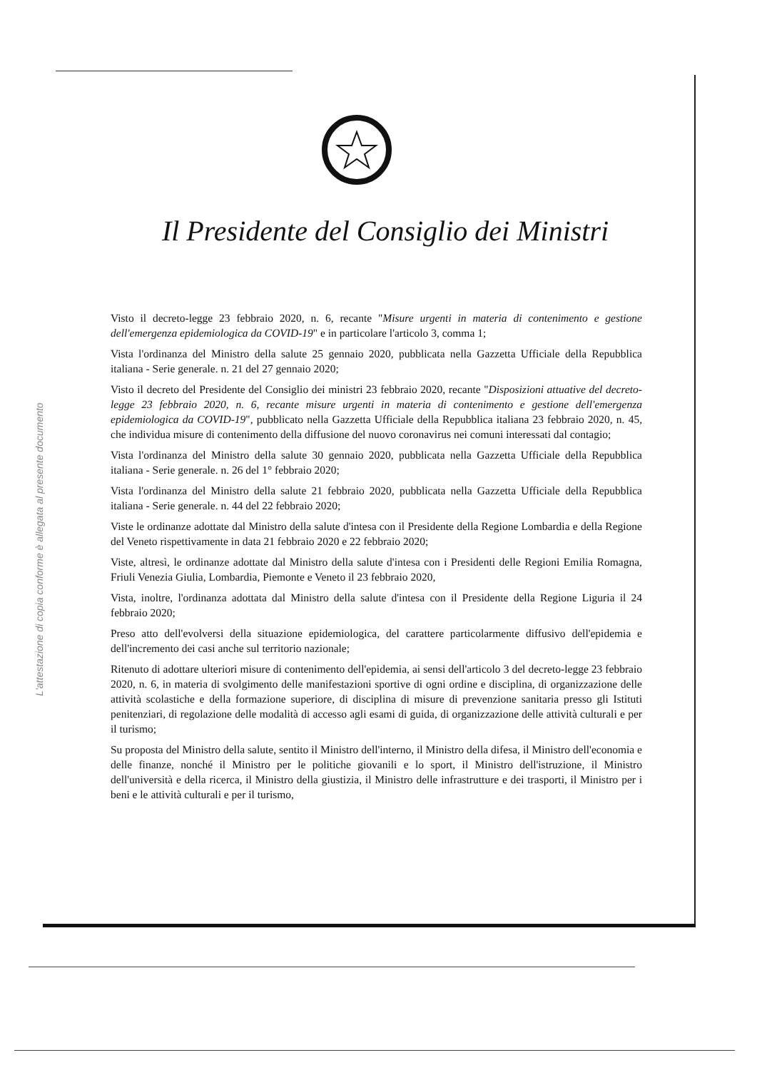L'attestazione di copia conforme è allegata al presente documento
Il Presidente del Consiglio dei Ministri
Visto il decreto-legge 23 febbraio 2020, n. 6, recante "Misure urgenti in materia di contenimento e gestione dell'emergenza epidemiologica da COVID-19" e in particolare l'articolo 3, comma 1;
Vista l'ordinanza del Ministro della salute 25 gennaio 2020, pubblicata nella Gazzetta Ufficiale della Repubblica italiana - Serie generale. n. 21 del 27 gennaio 2020;
Visto il decreto del Presidente del Consiglio dei ministri 23 febbraio 2020, recante "Disposizioni attuative del decreto-legge 23 febbraio 2020, n. 6, recante misure urgenti in materia di contenimento e gestione dell'emergenza epidemiologica da COVID-19", pubblicato nella Gazzetta Ufficiale della Repubblica italiana 23 febbraio 2020, n. 45, che individua misure di contenimento della diffusione del nuovo coronavirus nei comuni interessati dal contagio;
Vista l'ordinanza del Ministro della salute 30 gennaio 2020, pubblicata nella Gazzetta Ufficiale della Repubblica italiana - Serie generale. n. 26 del 1° febbraio 2020;
Vista l'ordinanza del Ministro della salute 21 febbraio 2020, pubblicata nella Gazzetta Ufficiale della Repubblica italiana - Serie generale. n. 44 del 22 febbraio 2020;
Viste le ordinanze adottate dal Ministro della salute d'intesa con il Presidente della Regione Lombardia e della Regione del Veneto rispettivamente in data 21 febbraio 2020 e 22 febbraio 2020;
Viste, altresì, le ordinanze adottate dal Ministro della salute d'intesa con i Presidenti delle Regioni Emilia Romagna, Friuli Venezia Giulia, Lombardia, Piemonte e Veneto il 23 febbraio 2020,
Vista, inoltre, l'ordinanza adottata dal Ministro della salute d'intesa con il Presidente della Regione Liguria il 24 febbraio 2020;
Preso atto dell'evolversi della situazione epidemiologica, del carattere particolarmente diffusivo dell'epidemia e dell'incremento dei casi anche sul territorio nazionale;
Ritenuto di adottare ulteriori misure di contenimento dell'epidemia, ai sensi dell'articolo 3 del decreto-legge 23 febbraio 2020, n. 6, in materia di svolgimento delle manifestazioni sportive di ogni ordine e disciplina, di organizzazione delle attività scolastiche e della formazione superiore, di disciplina di misure di prevenzione sanitaria presso gli Istituti penitenziari, di regolazione delle modalità di accesso agli esami di guida, di organizzazione delle attività culturali e per il turismo;
Su proposta del Ministro della salute, sentito il Ministro dell'interno, il Ministro della difesa, il Ministro dell'economia e delle finanze, nonché il Ministro per le politiche giovanili e lo sport, il Ministro dell'istruzione, il Ministro dell'università e della ricerca, il Ministro della giustizia, il Ministro delle infrastrutture e dei trasporti, il Ministro per i beni e le attività culturali e per il turismo,